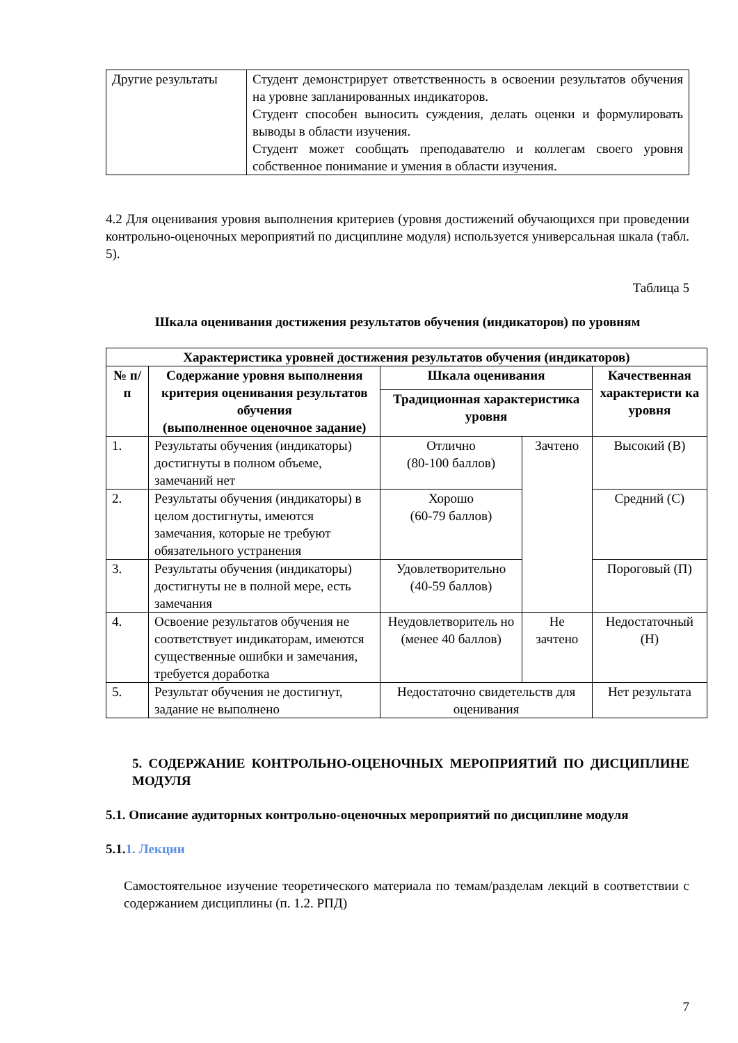| Другие результаты | Студент демонстрирует ответственность в освоении результатов обучения на уровне запланированных индикаторов. Студент способен выносить суждения, делать оценки и формулировать выводы в области изучения. Студент может сообщать преподавателю и коллегам своего уровня собственное понимание и умения в области изучения. |
4.2 Для оценивания уровня выполнения критериев (уровня достижений обучающихся при проведении контрольно-оценочных мероприятий по дисциплине модуля) используется универсальная шкала (табл. 5).
Таблица 5
Шкала оценивания достижения результатов обучения (индикаторов) по уровням
| Характеристика уровней достижения результатов обучения (индикаторов) | | | | |
| --- | --- | --- | --- | --- |
| № п/п | Содержание уровня выполнения критерия оценивания результатов обучения (выполненное оценочное задание) | Шкала оценивания | | Качественная характеристи ка уровня |
| | | Традиционная характеристика уровня | | |
| 1. | Результаты обучения (индикаторы) достигнуты в полном объеме, замечаний нет | Отлично (80-100 баллов) | Зачтено | Высокий (В) |
| 2. | Результаты обучения (индикаторы) в целом достигнуты, имеются замечания, которые не требуют обязательного устранения | Хорошо (60-79 баллов) | | Средний (С) |
| 3. | Результаты обучения (индикаторы) достигнуты не в полной мере, есть замечания | Удовлетворительно (40-59 баллов) | | Пороговый (П) |
| 4. | Освоение результатов обучения не соответствует индикаторам, имеются существенные ошибки и замечания, требуется доработка | Неудовлетворитель но (менее 40 баллов) | Не зачтено | Недостаточный (Н) |
| 5. | Результат обучения не достигнут, задание не выполнено | Недостаточно свидетельств для оценивания | | Нет результата |
5. СОДЕРЖАНИЕ КОНТРОЛЬНО-ОЦЕНОЧНЫХ МЕРОПРИЯТИЙ ПО ДИСЦИПЛИНЕ МОДУЛЯ
5.1. Описание аудиторных контрольно-оценочных мероприятий по дисциплине модуля
5.1.1. Лекции
Самостоятельное изучение теоретического материала по темам/разделам лекций в соответствии с содержанием дисциплины (п. 1.2. РПД)
7